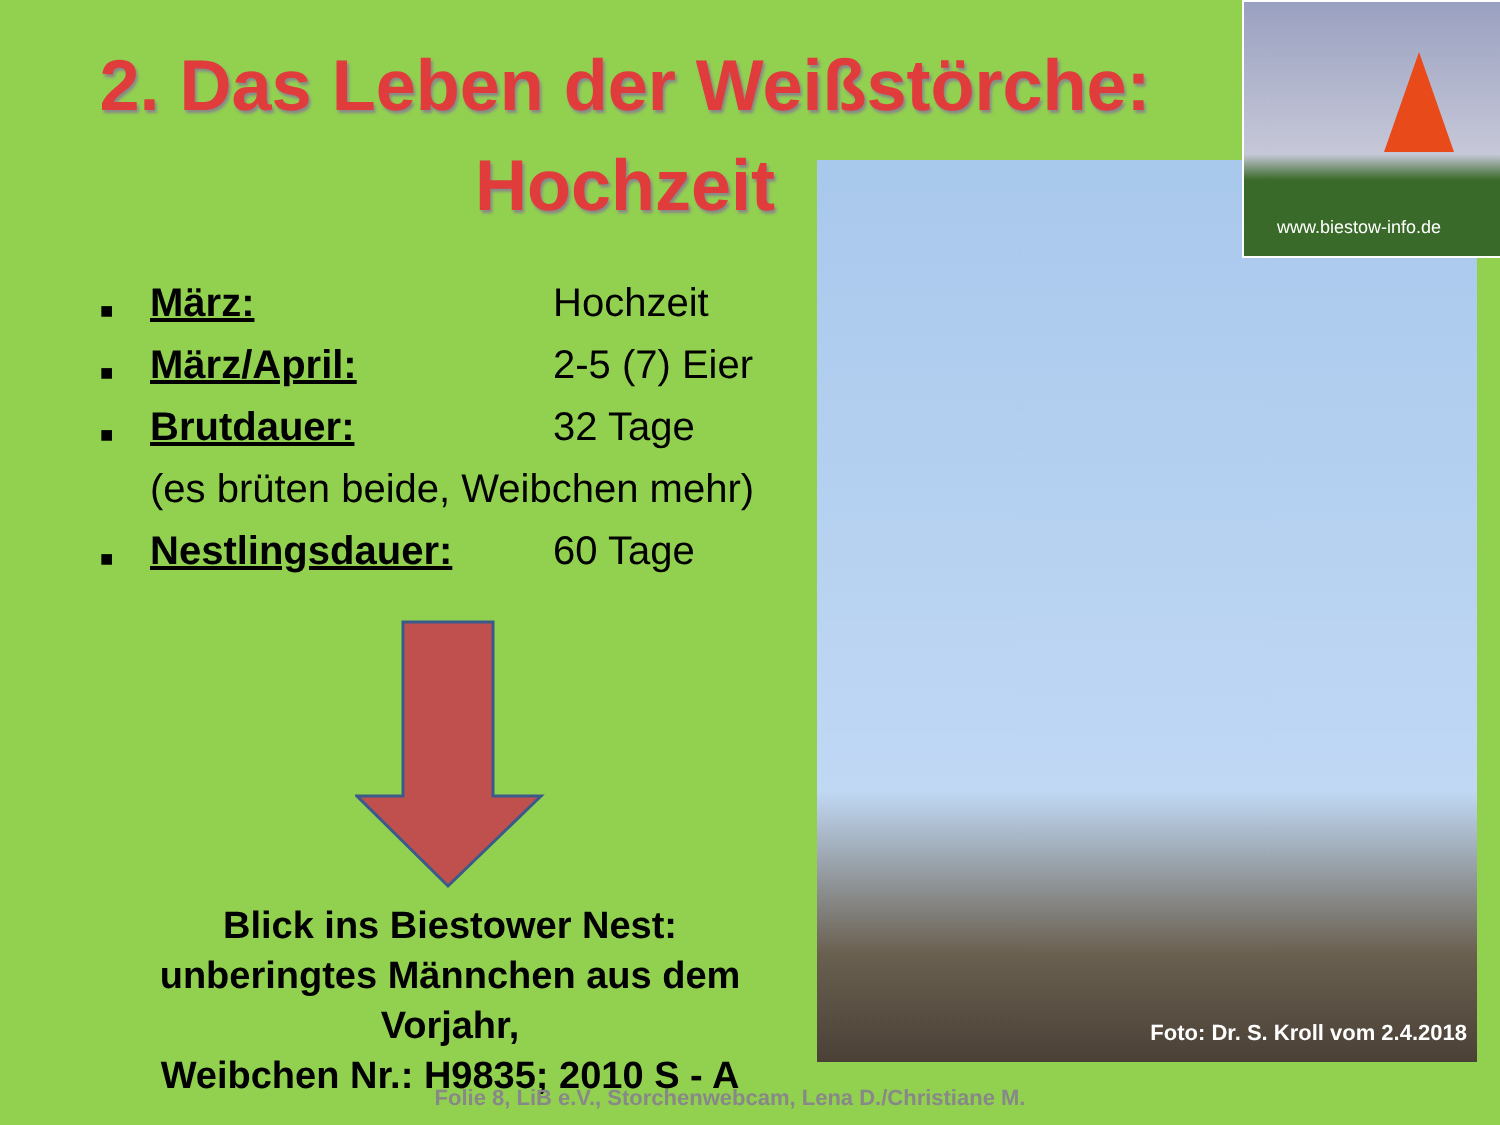2. Das Leben der Weißstörche:
Hochzeit
Foto: Dr. S. Kroll vom 2.4.2018
www.biestow-info.de
■ März: Hochzeit
■ März/April: 2-5 (7) Eier
■ Brutdauer: 32 Tage
(es brüten beide, Weibchen mehr)
■ Nestlingsdauer: 60 Tage
Blick ins Biestower Nest:
unberingtes Männchen aus dem Vorjahr,
Weibchen Nr.: H9835; 2010 S - A
Folie 8, LiB e.V., Storchenwebcam, Lena D./Christiane M.